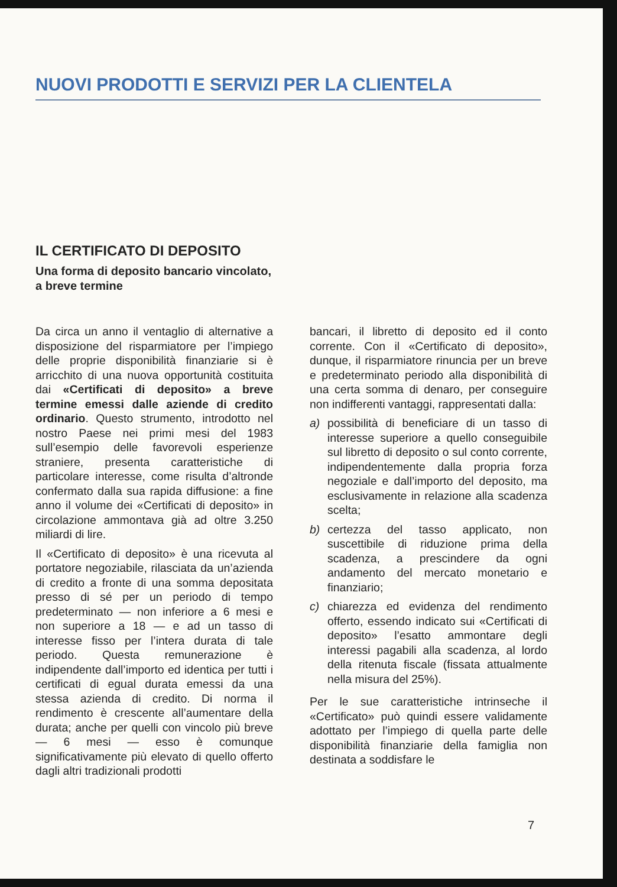NUOVI PRODOTTI E SERVIZI PER LA CLIENTELA
IL CERTIFICATO DI DEPOSITO
Una forma di deposito bancario vincolato, a breve termine
Da circa un anno il ventaglio di alternative a disposizione del risparmiatore per l’impiego delle proprie disponibilità finanziarie si è arricchito di una nuova opportunità costituita dai «Certificati di deposito» a breve termine emessi dalle aziende di credito ordinario. Questo strumento, introdotto nel nostro Paese nei primi mesi del 1983 sull’esempio delle favorevoli esperienze straniere, presenta caratteristiche di particolare interesse, come risulta d’altronde confermato dalla sua rapida diffusione: a fine anno il volume dei «Certificati di deposito» in circolazione ammontava già ad oltre 3.250 miliardi di lire.
Il «Certificato di deposito» è una ricevuta al portatore negoziabile, rilasciata da un’azienda di credito a fronte di una somma depositata presso di sé per un periodo di tempo predeterminato — non inferiore a 6 mesi e non superiore a 18 — e ad un tasso di interesse fisso per l’intera durata di tale periodo. Questa remunerazione è indipendente dall’importo ed identica per tutti i certificati di egual durata emessi da una stessa azienda di credito. Di norma il rendimento è crescente all’aumentare della durata; anche per quelli con vincolo più breve — 6 mesi — esso è comunque significativamente più elevato di quello offerto dagli altri tradizionali prodotti
bancari, il libretto di deposito ed il conto corrente. Con il «Certificato di deposito», dunque, il risparmiatore rinuncia per un breve e predeterminato periodo alla disponibilità di una certa somma di denaro, per conseguire non indifferenti vantaggi, rappresentati dalla:
a) possibilità di beneficiare di un tasso di interesse superiore a quello conseguibile sul libretto di deposito o sul conto corrente, indipendentemente dalla propria forza negoziale e dall’importo del deposito, ma esclusivamente in relazione alla scadenza scelta;
b) certezza del tasso applicato, non suscettibile di riduzione prima della scadenza, a prescindere da ogni andamento del mercato monetario e finanziario;
c) chiarezza ed evidenza del rendimento offerto, essendo indicato sui «Certificati di deposito» l’esatto ammontare degli interessi pagabili alla scadenza, al lordo della ritenuta fiscale (fissata attualmente nella misura del 25%).
Per le sue caratteristiche intrinseche il «Certificato» può quindi essere validamente adottato per l’impiego di quella parte delle disponibilità finanziarie della famiglia non destinata a soddisfare le
7